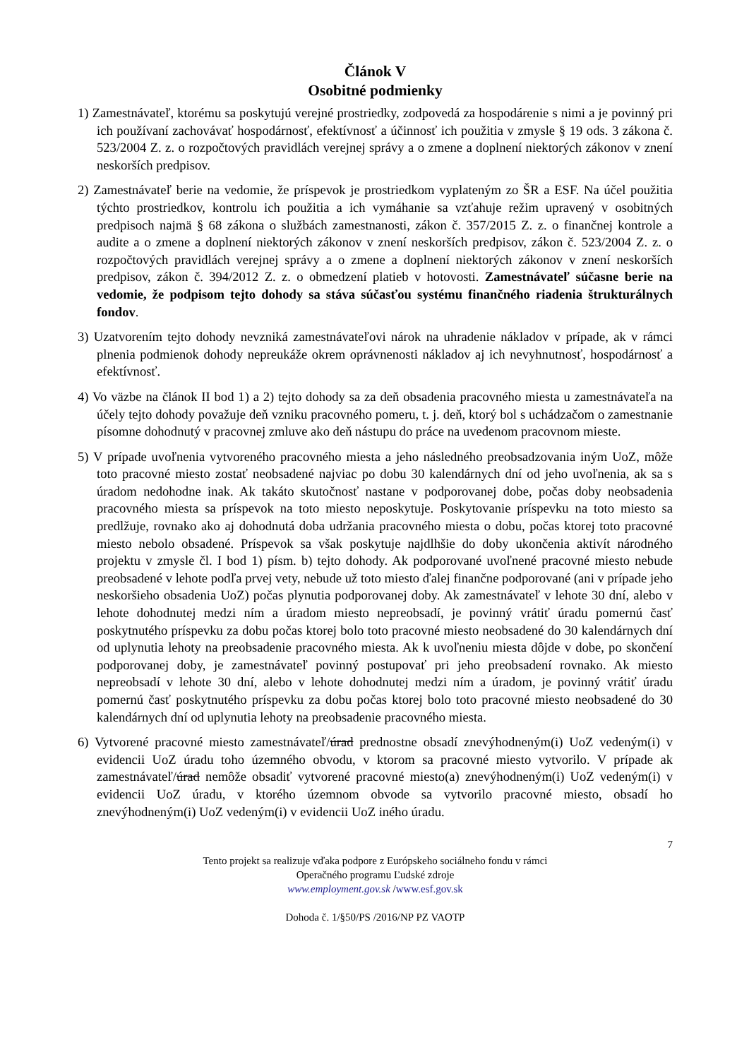Článok V
Osobitné podmienky
1) Zamestnávateľ, ktorému sa poskytujú verejné prostriedky, zodpovedá za hospodárenie s nimi a je povinný pri ich používaní zachovávať hospodárnosť, efektívnosť a účinnosť ich použitia v zmysle § 19 ods. 3 zákona č. 523/2004 Z. z. o rozpočtových pravidlách verejnej správy a o zmene a doplnení niektorých zákonov v znení neskorších predpisov.
2) Zamestnávateľ berie na vedomie, že príspevok je prostriedkom vyplateným zo ŠR a ESF. Na účel použitia týchto prostriedkov, kontrolu ich použitia a ich vymáhanie sa vzťahuje režim upravený v osobitných predpisoch najmä § 68 zákona o službách zamestnanosti, zákon č. 357/2015 Z. z. o finančnej kontrole a audite a o zmene a doplnení niektorých zákonov v znení neskorších predpisov, zákon č. 523/2004 Z. z. o rozpočtových pravidlách verejnej správy a o zmene a doplnení niektorých zákonov v znení neskorších predpisov, zákon č. 394/2012 Z. z. o obmedzení platieb v hotovosti. Zamestnávateľ súčasne berie na vedomie, že podpisom tejto dohody sa stáva súčasťou systému finančného riadenia štrukturálnych fondov.
3) Uzatvorením tejto dohody nevzniká zamestnávateľovi nárok na uhradenie nákladov v prípade, ak v rámci plnenia podmienok dohody nepreukáže okrem oprávnenosti nákladov aj ich nevyhnutnosť, hospodárnosť a efektívnosť.
4) Vo väzbe na článok II bod 1) a 2) tejto dohody sa za deň obsadenia pracovného miesta u zamestnávateľa na účely tejto dohody považuje deň vzniku pracovného pomeru, t. j. deň, ktorý bol s uchádzačom o zamestnanie písomne dohodnutý v pracovnej zmluve ako deň nástupu do práce na uvedenom pracovnom mieste.
5) V prípade uvoľnenia vytvoreného pracovného miesta a jeho následného preobsadzovania iným UoZ, môže toto pracovné miesto zostať neobsadené najviac po dobu 30 kalendárnych dní od jeho uvoľnenia, ak sa s úradom nedohodne inak. Ak takáto skutočnosť nastane v podporovanej dobe, počas doby neobsadenia pracovného miesta sa príspevok na toto miesto neposkytuje. Poskytovanie príspevku na toto miesto sa predlžuje, rovnako ako aj dohodnutá doba udržania pracovného miesta o dobu, počas ktorej toto pracovné miesto nebolo obsadené. Príspevok sa však poskytuje najdlhšie do doby ukončenia aktivít národného projektu v zmysle čl. I bod 1) písm. b) tejto dohody. Ak podporované uvoľnené pracovné miesto nebude preobsadené v lehote podľa prvej vety, nebude už toto miesto ďalej finančne podporované (ani v prípade jeho neskoršieho obsadenia UoZ) počas plynutia podporovanej doby. Ak zamestnávateľ v lehote 30 dní, alebo v lehote dohodnutej medzi ním a úradom miesto nepreobsadí, je povinný vrátiť úradu pomernú časť poskytnutého príspevku za dobu počas ktorej bolo toto pracovné miesto neobsadené do 30 kalendárnych dní od uplynutia lehoty na preobsadenie pracovného miesta. Ak k uvoľneniu miesta dôjde v dobe, po skončení podporovanej doby, je zamestnávateľ povinný postupovať pri jeho preobsadení rovnako. Ak miesto nepreobsadí v lehote 30 dní, alebo v lehote dohodnutej medzi ním a úradom, je povinný vrátiť úradu pomernú časť poskytnutého príspevku za dobu počas ktorej bolo toto pracovné miesto neobsadené do 30 kalendárnych dní od uplynutia lehoty na preobsadenie pracovného miesta.
6) Vytvorené pracovné miesto zamestnávateľ/úrad prednostne obsadí znevýhodneným(i) UoZ vedeným(i) v evidencii UoZ úradu toho územného obvodu, v ktorom sa pracovné miesto vytvorilo. V prípade ak zamestnávateľ/úrad nemôže obsadiť vytvorené pracovné miesto(a) znevýhodneným(i) UoZ vedeným(i) v evidencii UoZ úradu, v ktorého územnom obvode sa vytvorilo pracovné miesto, obsadí ho znevýhodneným(i) UoZ vedeným(i) v evidencii UoZ iného úradu.
7
Tento projekt sa realizuje vďaka podpore z Európskeho sociálneho fondu v rámci
Operačného programu Ľudské zdroje
www.employment.gov.sk /www.esf.gov.sk
Dohoda č. 1/§50/PS /2016/NP PZ VAOTP